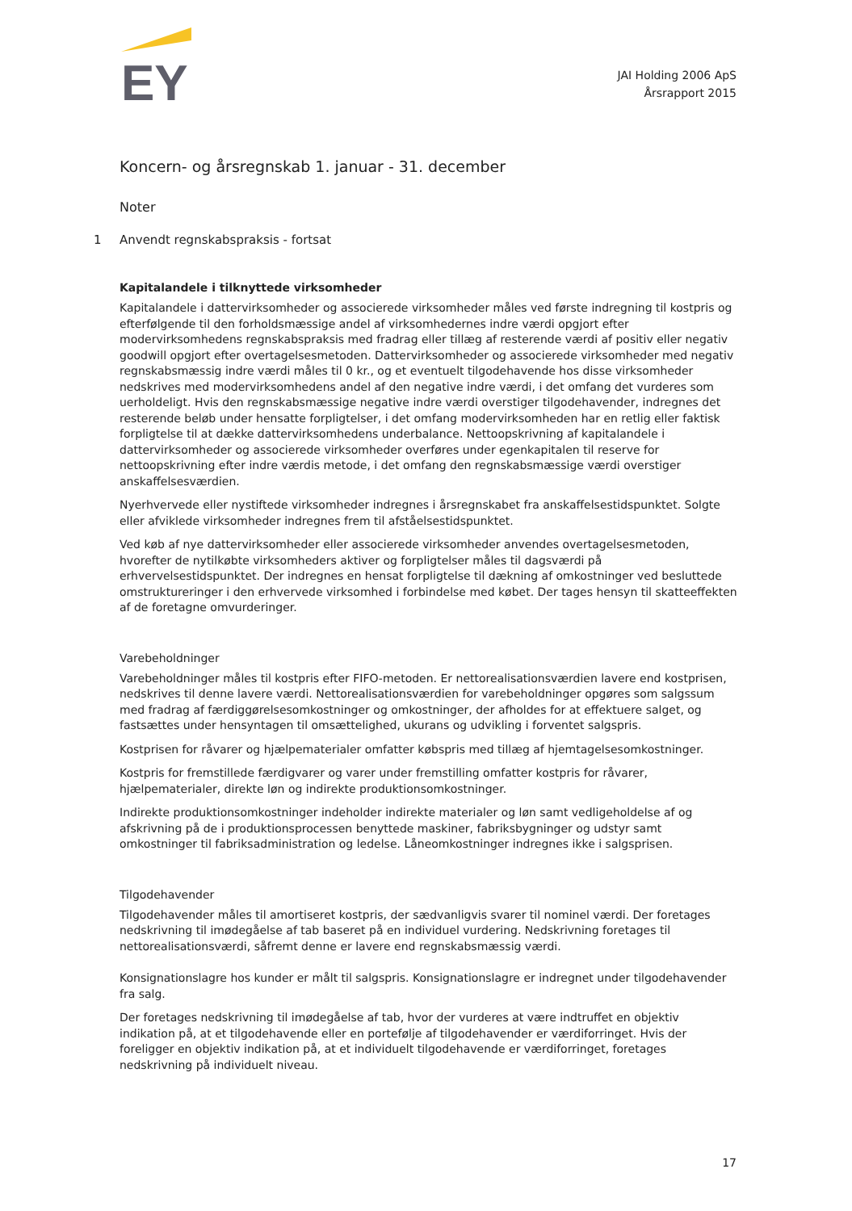EY
JAI Holding 2006 ApS
Årsrapport 2015
Koncern- og årsregnskab 1. januar - 31. december
Noter
1 Anvendt regnskabspraksis - fortsat
Kapitalandele i tilknyttede virksomheder
Kapitalandele i dattervirksomheder og associerede virksomheder måles ved første indregning til kostpris og efterfølgende til den forholdsmæssige andel af virksomhedernes indre værdi opgjort efter modervirksomhedens regnskabspraksis med fradrag eller tillæg af resterende værdi af positiv eller negativ goodwill opgjort efter overtagelsesmetoden. Dattervirksomheder og associerede virksomheder med negativ regnskabsmæssig indre værdi måles til 0 kr., og et eventuelt tilgodehavende hos disse virksomheder nedskrives med modervirksomhedens andel af den negative indre værdi, i det omfang det vurderes som uerholdeligt. Hvis den regnskabsmæssige negative indre værdi overstiger tilgodehavender, indregnes det resterende beløb under hensatte forpligtelser, i det omfang modervirksomheden har en retlig eller faktisk forpligtelse til at dække dattervirksomhedens underbalance. Nettoopskrivning af kapitalandele i dattervirksomheder og associerede virksomheder overføres under egenkapitalen til reserve for nettoopskrivning efter indre værdis metode, i det omfang den regnskabsmæssige værdi overstiger anskaffelsesværdien.
Nyerhvervede eller nystiftede virksomheder indregnes i årsregnskabet fra anskaffelsestidspunktet. Solgte eller afviklede virksomheder indregnes frem til afståelsestidspunktet.
Ved køb af nye dattervirksomheder eller associerede virksomheder anvendes overtagelsesmetoden, hvorefter de nytilkøbte virksomheders aktiver og forpligtelser måles til dagsværdi på erhvervelsestidspunktet. Der indregnes en hensat forpligtelse til dækning af omkostninger ved besluttede omstruktureringer i den erhvervede virksomhed i forbindelse med købet. Der tages hensyn til skatteeffekten af de foretagne omvurderinger.
Varebeholdninger
Varebeholdninger måles til kostpris efter FIFO-metoden. Er nettorealisationsværdien lavere end kostprisen, nedskrives til denne lavere værdi. Nettorealisationsværdien for varebeholdninger opgøres som salgssum med fradrag af færdiggørelsesomkostninger og omkostninger, der afholdes for at effektuere salget, og fastsættes under hensyntagen til omsættelighed, ukurans og udvikling i forventet salgspris.
Kostprisen for råvarer og hjælpematerialer omfatter købspris med tillæg af hjemtagelsesomkostninger.
Kostpris for fremstillede færdigvarer og varer under fremstilling omfatter kostpris for råvarer, hjælpematerialer, direkte løn og indirekte produktionsomkostninger.
Indirekte produktionsomkostninger indeholder indirekte materialer og løn samt vedligeholdelse af og afskrivning på de i produktionsprocessen benyttede maskiner, fabriksbygninger og udstyr samt omkostninger til fabriksadministration og ledelse. Låneomkostninger indregnes ikke i salgsprisen.
Tilgodehavender
Tilgodehavender måles til amortiseret kostpris, der sædvanligvis svarer til nominel værdi. Der foretages nedskrivning til imødegåelse af tab baseret på en individuel vurdering. Nedskrivning foretages til nettorealisationsværdi, såfremt denne er lavere end regnskabsmæssig værdi.
Konsignationslagre hos kunder er målt til salgspris. Konsignationslagre er indregnet under tilgodehavender fra salg.
Der foretages nedskrivning til imødegåelse af tab, hvor der vurderes at være indtruffet en objektiv indikation på, at et tilgodehavende eller en portefølje af tilgodehavender er værdiforringet. Hvis der foreligger en objektiv indikation på, at et individuelt tilgodehavende er værdiforringet, foretages nedskrivning på individuelt niveau.
17